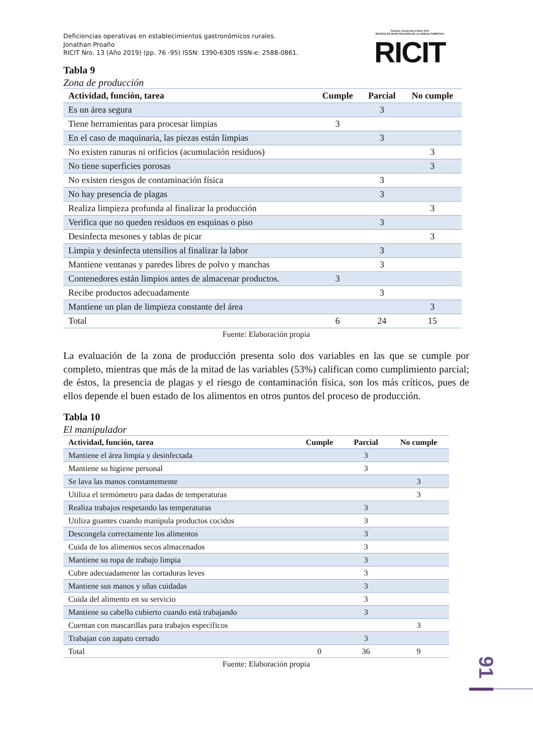Deficiencias operativas en establecimientos gastronómicos rurales.
Jonathan Proaño
RICIT Nro. 13 (Año 2019) (pp. 76 -95) ISSN: 1390-6305 ISSN-e: 2588-0861.
Turismo, Desarrollo y Buen Vivir
REVISTA DE INVESTIGACIÓN DE LA CIENCIA TURÍSTICA
RICIT
Tabla 9
Zona de producción
| Actividad, función, tarea | Cumple | Parcial | No cumple |
| --- | --- | --- | --- |
| Es un área segura | | 3 | |
| Tiene herramientas para procesar limpias | 3 | | |
| En el caso de maquinaria, las piezas están limpias | | 3 | |
| No existen ranuras ni orificios (acumulación residuos) | | | 3 |
| No tiene superficies porosas | | | 3 |
| No existen riesgos de contaminación física | | 3 | |
| No hay presencia de plagas | | 3 | |
| Realiza limpieza profunda al finalizar la producción | | | 3 |
| Verifica que no queden residuos en esquinas o piso | | 3 | |
| Desinfecta mesones y tablas de picar | | | 3 |
| Limpia y desinfecta utensilios al finalizar la labor | | 3 | |
| Mantiene ventanas y paredes libres de polvo y manchas | | 3 | |
| Contenedores están limpios antes de almacenar productos. | 3 | | |
| Recibe productos adecuadamente | | 3 | |
| Mantiene un plan de limpieza constante del área | | | 3 |
| Total | 6 | 24 | 15 |
Fuente: Elaboración propia
La evaluación de la zona de producción presenta solo dos variables en las que se cumple por completo, mientras que más de la mitad de las variables (53%) califican como cumplimiento parcial; de éstos, la presencia de plagas y el riesgo de contaminación física, son los más críticos, pues de ellos depende el buen estado de los alimentos en otros puntos del proceso de producción.
Tabla 10
El manipulador
| Actividad, función, tarea | Cumple | Parcial | No cumple |
| --- | --- | --- | --- |
| Mantiene el área limpia y desinfectada | | 3 | |
| Mantiene su higiene personal | | 3 | |
| Se lava las manos constantemente | | | 3 |
| Utiliza el termómetro para dadas de temperaturas | | | 3 |
| Realiza trabajos respetando las temperaturas | | 3 | |
| Utiliza guantes cuando manipula productos cocidos | | 3 | |
| Descongela correctamente los alimentos | | 3 | |
| Cuida de los alimentos secos almacenados | | 3 | |
| Mantiene su ropa de trabajo limpia | | 3 | |
| Cubre adecuadamente las cortaduras leves | | 3 | |
| Mantiene sus manos y uñas cuidadas | | 3 | |
| Cuida del alimento en su servicio | | 3 | |
| Mantiene su cabello cubierto cuando está trabajando | | 3 | |
| Cuentan con mascarillas para trabajos específicos | | | 3 |
| Trabajan con zapato cerrado | | 3 | |
| Total | 0 | 36 | 9 |
Fuente: Elaboración propia
91